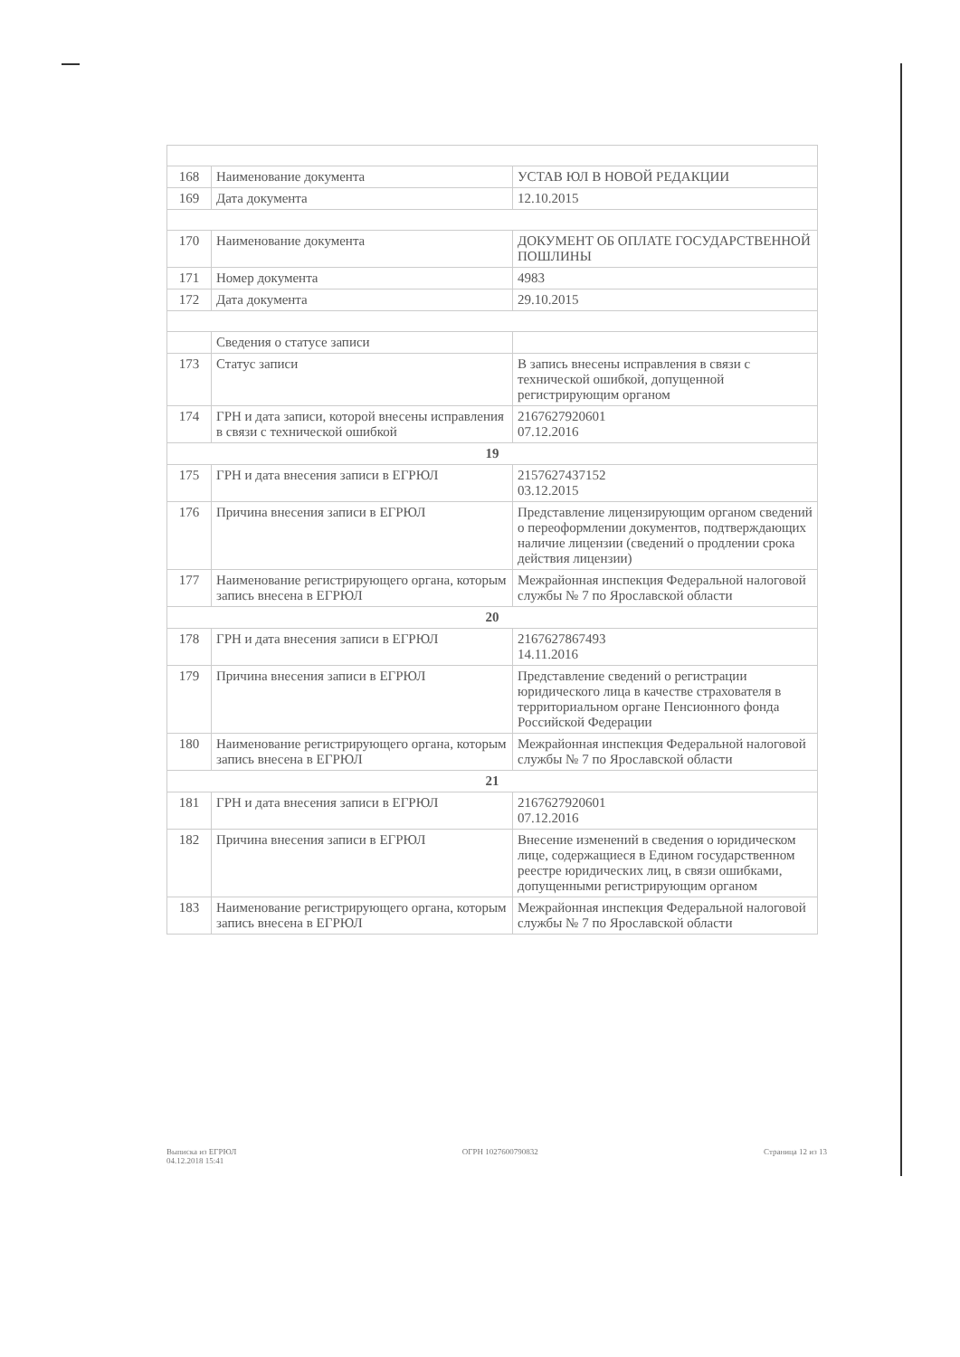| 168 | Наименование документа | УСТАВ ЮЛ В НОВОЙ РЕДАКЦИИ |
| 169 | Дата документа | 12.10.2015 |
| 170 | Наименование документа | ДОКУМЕНТ ОБ ОПЛАТЕ ГОСУДАРСТВЕННОЙ ПОШЛИНЫ |
| 171 | Номер документа | 4983 |
| 172 | Дата документа | 29.10.2015 |
| | Сведения о статусе записи | |
| 173 | Статус записи | В запись внесены исправления в связи с технической ошибкой, допущенной регистрирующим органом |
| 174 | ГРН и дата записи, которой внесены исправления в связи с технической ошибкой | 2167627920601 07.12.2016 |
| 19 | | |
| 175 | ГРН и дата внесения записи в ЕГРЮЛ | 2157627437152 03.12.2015 |
| 176 | Причина внесения записи в ЕГРЮЛ | Представление лицензирующим органом сведений о переоформлении документов, подтверждающих наличие лицензии (сведений о продлении срока действия лицензии) |
| 177 | Наименование регистрирующего органа, которым запись внесена в ЕГРЮЛ | Межрайонная инспекция Федеральной налоговой службы № 7 по Ярославской области |
| 20 | | |
| 178 | ГРН и дата внесения записи в ЕГРЮЛ | 2167627867493 14.11.2016 |
| 179 | Причина внесения записи в ЕГРЮЛ | Представление сведений о регистрации юридического лица в качестве страхователя в территориальном органе Пенсионного фонда Российской Федерации |
| 180 | Наименование регистрирующего органа, которым запись внесена в ЕГРЮЛ | Межрайонная инспекция Федеральной налоговой службы № 7 по Ярославской области |
| 21 | | |
| 181 | ГРН и дата внесения записи в ЕГРЮЛ | 2167627920601 07.12.2016 |
| 182 | Причина внесения записи в ЕГРЮЛ | Внесение изменений в сведения о юридическом лице, содержащиеся в Едином государственном реестре юридических лиц, в связи ошибками, допущенными регистрирующим органом |
| 183 | Наименование регистрирующего органа, которым запись внесена в ЕГРЮЛ | Межрайонная инспекция Федеральной налоговой службы № 7 по Ярославской области |
Выписка из ЕГРЮЛ
04.12.2018 15:41
ОГРН 1027600790832 Страница 12 из 13